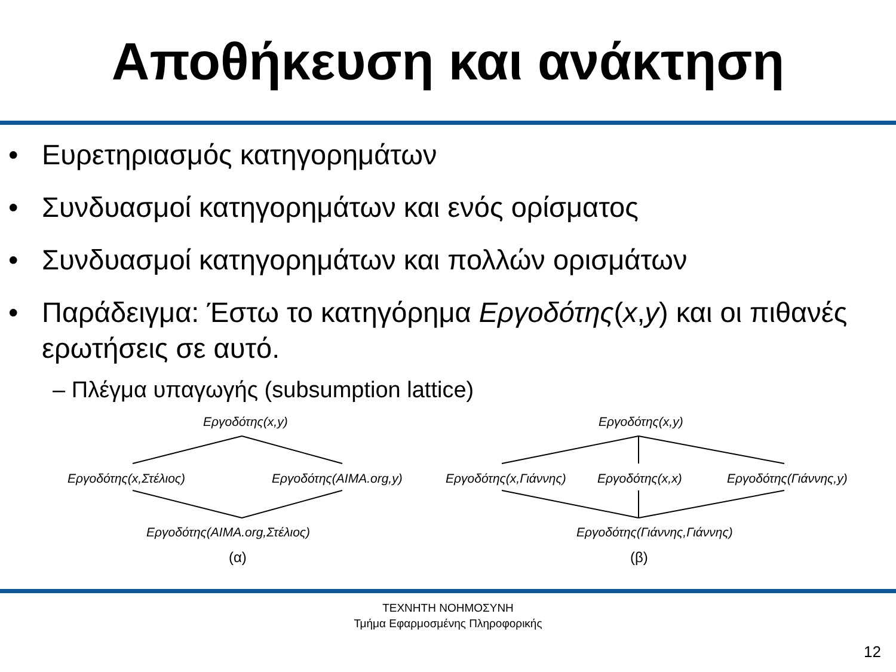Αποθήκευση και ανάκτηση
• Ευρετηριασμός κατηγορημάτων
• Συνδυασμοί κατηγορημάτων και ενός ορίσματος
• Συνδυασμοί κατηγορημάτων και πολλών ορισμάτων
• Παράδειγμα: Έστω το κατηγόρημα Εργοδότης(x,y) και οι πιθανές ερωτήσεις σε αυτό.
– Πλέγμα υπαγωγής (subsumption lattice)
Εργοδότης(x,y)
Εργοδότης(x,Στέλιος) Εργοδότης(AIMA.org,y)
Εργοδότης(AIMA.org,Στέλιος)
(α)
Εργοδότης(x,y)
Εργοδότης(x,Γιάννης) Εργοδότης(x,x) Εργοδότης(Γιάννης,y)
Εργοδότης(Γιάννης,Γιάννης)
(β)
ΤΕΧΝΗΤΗ ΝΟΗΜΟΣΥΝΗ
Τμήμα Εφαρμοσμένης Πληροφορικής
12